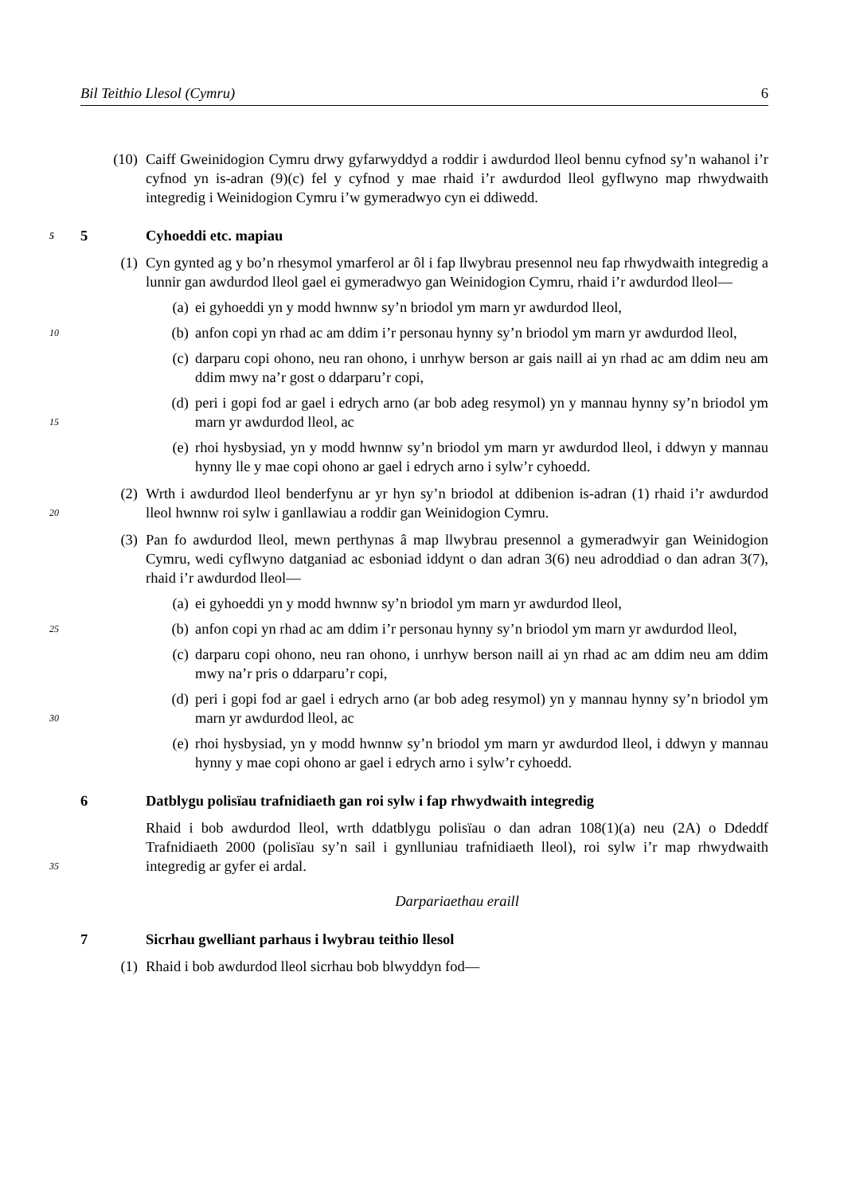Bil Teithio Llesol (Cymru) 6
(10) Caiff Gweinidogion Cymru drwy gyfarwyddyd a roddir i awdurdod lleol bennu cyfnod sy’n wahanol i’r cyfnod yn is-adran (9)(c) fel y cyfnod y mae rhaid i’r awdurdod lleol gyflwyno map rhwydwaith integredig i Weinidogion Cymru i’w gymeradwyo cyn ei ddiwedd.
5 5 Cyhoeddi etc. mapiau
(1) Cyn gynted ag y bo’n rhesymol ymarferol ar ôl i fap llwybrau presennol neu fap rhwydwaith integredig a lunnir gan awdurdod lleol gael ei gymeradwyo gan Weinidogion Cymru, rhaid i’r awdurdod lleol—
(a) ei gyhoeddi yn y modd hwnnw sy’n briodol ym marn yr awdurdod lleol,
10
(b) anfon copi yn rhad ac am ddim i’r personau hynny sy’n briodol ym marn yr awdurdod lleol,
(c) darparu copi ohono, neu ran ohono, i unrhyw berson ar gais naill ai yn rhad ac am ddim neu am ddim mwy na’r gost o ddarparu’r copi,
(d) peri i gopi fod ar gael i edrych arno (ar bob adeg resymol) yn y mannau hynny sy’n briodol ym marn yr awdurdod lleol, ac 15
(e) rhoi hysbysiad, yn y modd hwnnw sy’n briodol ym marn yr awdurdod lleol, i ddwyn y mannau hynny lle y mae copi ohono ar gael i edrych arno i sylw’r cyhoedd.
(2) Wrth i awdurdod lleol benderfynu ar yr hyn sy’n briodol at ddibenion is-adran (1) rhaid i’r awdurdod lleol hwnnw roi sylw i ganllawiau a roddir gan Weinidogion Cymru. 20
(3) Pan fo awdurdod lleol, mewn perthynas â map llwybrau presennol a gymeradwyir gan Weinidogion Cymru, wedi cyflwyno datganiad ac esboniad iddynt o dan adran 3(6) neu adroddiad o dan adran 3(7), rhaid i’r awdurdod lleol—
(a) ei gyhoeddi yn y modd hwnnw sy’n briodol ym marn yr awdurdod lleol,
25
(b) anfon copi yn rhad ac am ddim i’r personau hynny sy’n briodol ym marn yr awdurdod lleol,
(c) darparu copi ohono, neu ran ohono, i unrhyw berson naill ai yn rhad ac am ddim neu am ddim mwy na’r pris o ddarparu’r copi,
(d) peri i gopi fod ar gael i edrych arno (ar bob adeg resymol) yn y mannau hynny sy’n briodol ym marn yr awdurdod lleol, ac 30
(e) rhoi hysbysiad, yn y modd hwnnw sy’n briodol ym marn yr awdurdod lleol, i ddwyn y mannau hynny y mae copi ohono ar gael i edrych arno i sylw’r cyhoedd.
6 Datblygu polisïau trafnidiaeth gan roi sylw i fap rhwydwaith integredig
Rhaid i bob awdurdod lleol, wrth ddatblygu polisïau o dan adran 108(1)(a) neu (2A) o Ddeddf Trafnidiaeth 2000 (polisïau sy’n sail i gynlluniau trafnidiaeth lleol), roi sylw i’r map rhwydwaith integredig ar gyfer ei ardal. 35
Darpariaethau eraill
7 Sicrhau gwelliant parhaus i lwybrau teithio llesol
(1) Rhaid i bob awdurdod lleol sicrhau bob blwyddyn fod—